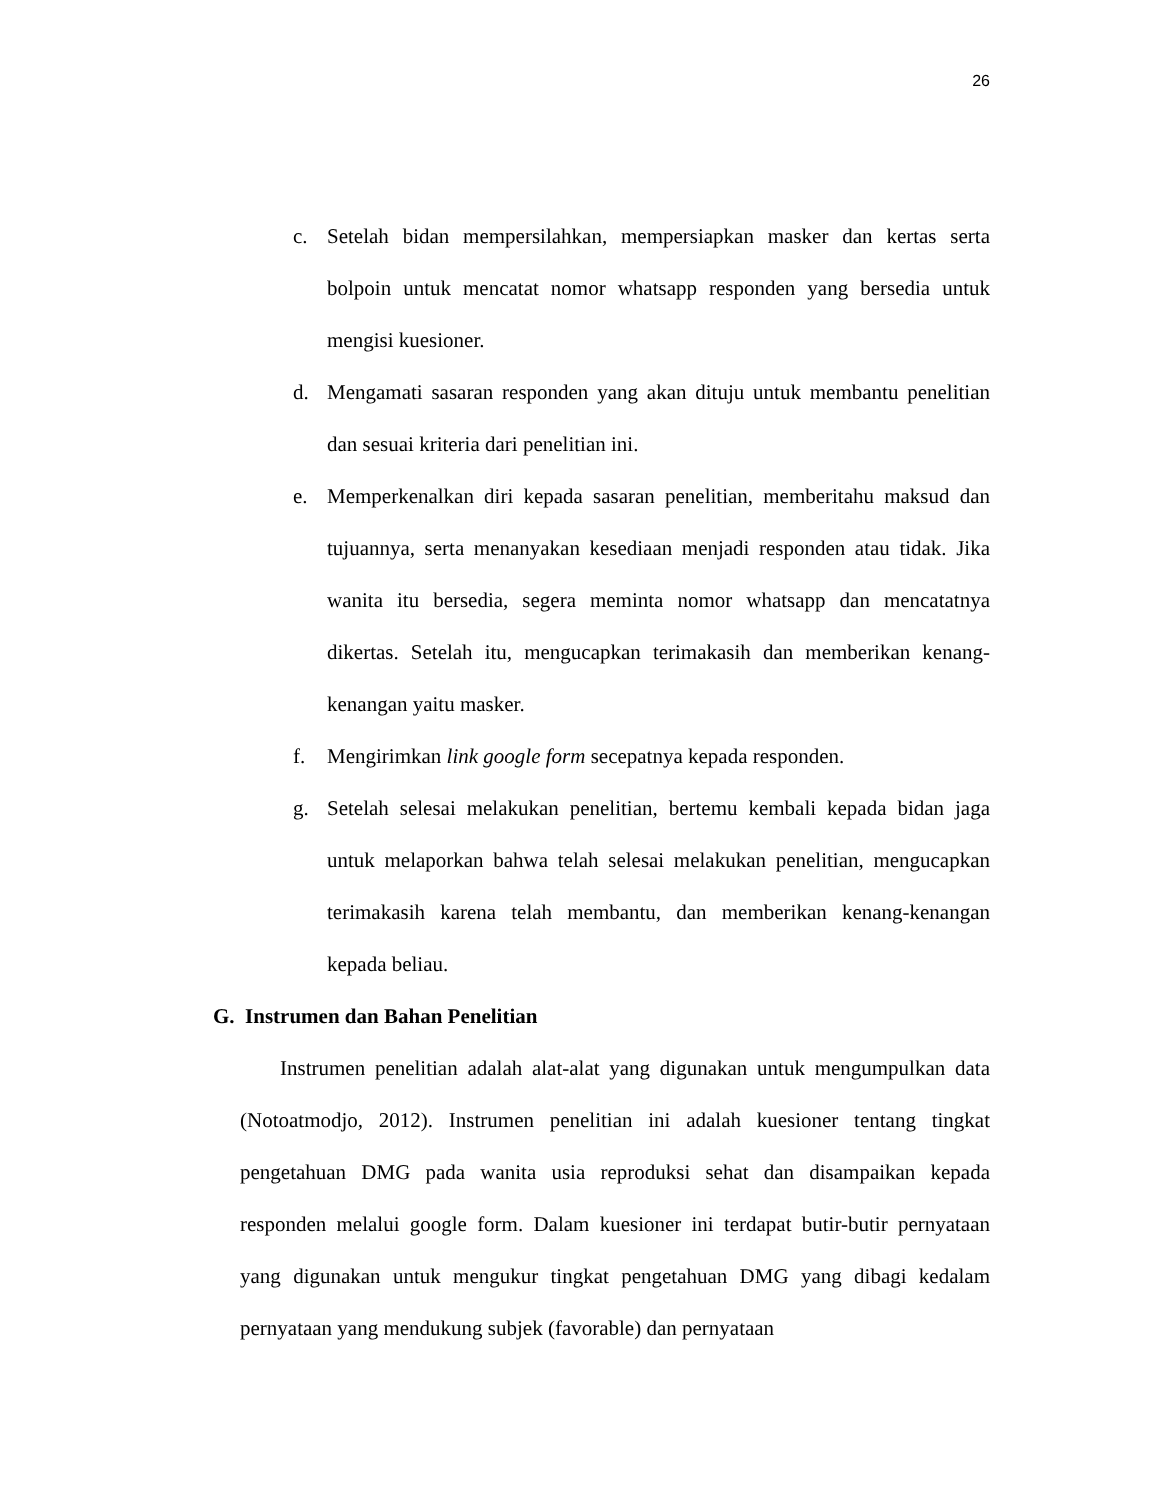26
c. Setelah bidan mempersilahkan, mempersiapkan masker dan kertas serta bolpoin untuk mencatat nomor whatsapp responden yang bersedia untuk mengisi kuesioner.
d. Mengamati sasaran responden yang akan dituju untuk membantu penelitian dan sesuai kriteria dari penelitian ini.
e. Memperkenalkan diri kepada sasaran penelitian, memberitahu maksud dan tujuannya, serta menanyakan kesediaan menjadi responden atau tidak. Jika wanita itu bersedia, segera meminta nomor whatsapp dan mencatatnya dikertas. Setelah itu, mengucapkan terimakasih dan memberikan kenang-kenangan yaitu masker.
f. Mengirimkan link google form secepatnya kepada responden.
g. Setelah selesai melakukan penelitian, bertemu kembali kepada bidan jaga untuk melaporkan bahwa telah selesai melakukan penelitian, mengucapkan terimakasih karena telah membantu, dan memberikan kenang-kenangan kepada beliau.
G. Instrumen dan Bahan Penelitian
Instrumen penelitian adalah alat-alat yang digunakan untuk mengumpulkan data (Notoatmodjo, 2012). Instrumen penelitian ini adalah kuesioner tentang tingkat pengetahuan DMG pada wanita usia reproduksi sehat dan disampaikan kepada responden melalui google form. Dalam kuesioner ini terdapat butir-butir pernyataan yang digunakan untuk mengukur tingkat pengetahuan DMG yang dibagi kedalam pernyataan yang mendukung subjek (favorable) dan pernyataan